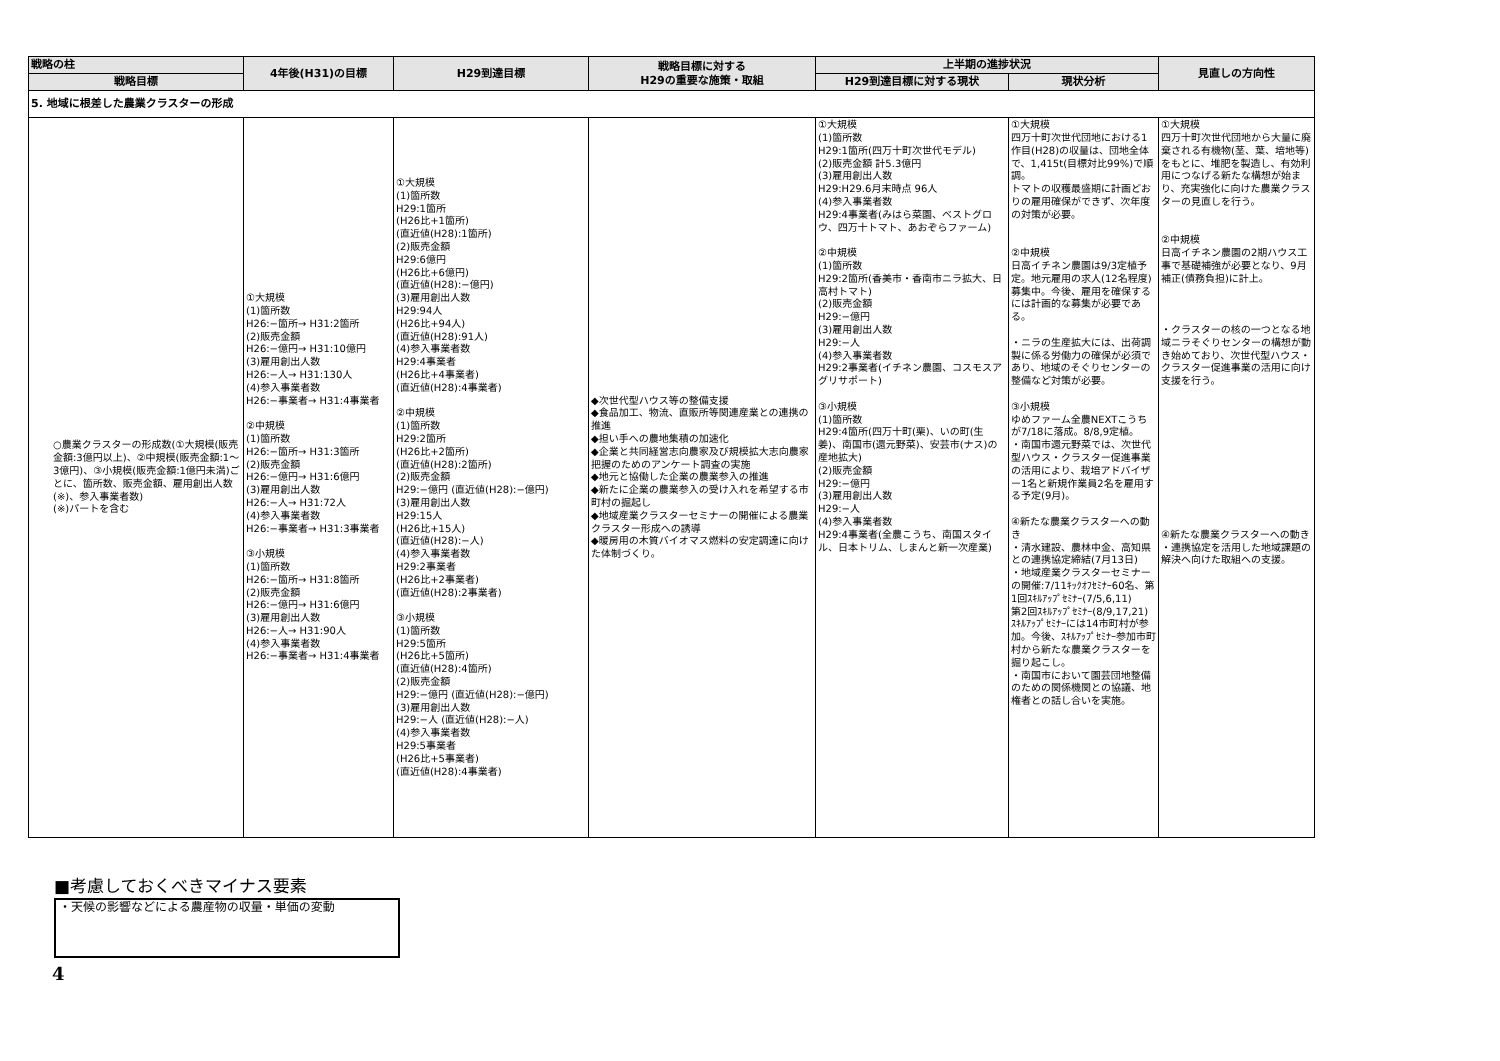| 戦略の柱 | 4年後(H31)の目標 | H29到達目標 | 戦略目標に対する H29の重要な施策・取組 | 上半期の進捗状況 | | 見直しの方向性 |
| --- | --- | --- | --- | --- | --- | --- |
| 戦略目標 | | | | H29到達目標に対する現状 | 現状分析 | |
| 5. 地域に根差した農業クラスターの形成 | | | | | | |
| ○農業クラスターの形成数(①大規模(販売金額:3億円以上)、②中規模(販売金額:1～3億円)、③小規模(販売金額:1億円未満)ごとに、箇所数、販売金額、雇用創出人数(※)、参入事業者数) (※)パートを含む | ①大規模 (1)箇所数 H26:−箇所→ H31:2箇所 (2)販売金額 H26:−億円→ H31:10億円 (3)雇用創出人数 H26:−人→ H31:130人 (4)参入事業者数 H26:−事業者→ H31:4事業者 ②中規模 (1)箇所数 H26:−箇所→ H31:3箇所 (2)販売金額 H26:−億円→ H31:6億円 (3)雇用創出人数 H26:−人→ H31:72人 (4)参入事業者数 H26:−事業者→ H31:3事業者 ③小規模 (1)箇所数 H26:−箇所→ H31:8箇所 (2)販売金額 H26:−億円→ H31:6億円 (3)雇用創出人数 H26:−人→ H31:90人 (4)参入事業者数 H26:−事業者→ H31:4事業者 | ①大規模 (1)箇所数 H29:1箇所 (H26比+1箇所) (直近値(H28):1箇所) (2)販売金額 H29:6億円 (H26比+6億円) (直近値(H28):−億円) (3)雇用創出人数 H29:94人 (H26比+94人) (直近値(H28):91人) (4)参入事業者数 H29:4事業者 (H26比+4事業者) (直近値(H28):4事業者) ②中規模 (1)箇所数 H29:2箇所 (H26比+2箇所) (直近値(H28):2箇所) (2)販売金額 H29:−億円 (直近値(H28):−億円) (3)雇用創出人数 H29:15人 (H26比+15人) (直近値(H28):−人) (4)参入事業者数 H29:2事業者 (H26比+2事業者) (直近値(H28):2事業者) ③小規模 (1)箇所数 H29:5箇所 (H26比+5箇所) (直近値(H28):4箇所) (2)販売金額 H29:−億円 (直近値(H28):−億円) (3)雇用創出人数 H29:−人 (直近値(H28):−人) (4)参入事業者数 H29:5事業者 (H26比+5事業者) (直近値(H28):4事業者) | ◆次世代型ハウス等の整備支援 ◆食品加工、物流、直販所等関連産業との連携の推進 ◆担い手への農地集積の加速化 ◆企業と共同経営志向農家及び規模拡大志向農家把握のためのアンケート調査の実施 ◆地元と協働した企業の農業参入の推進 ◆新たに企業の農業参入の受け入れを希望する市町村の掘起し ◆地域産業クラスターセミナーの開催による農業クラスター形成への誘導 ◆暖房用の木質バイオマス燃料の安定調達に向けた体制づくり。 | ①大規模 (1)箇所数 H29:1箇所(四万十町次世代モデル) (2)販売金額 計5.3億円 (3)雇用創出人数 H29:H29.6月末時点 96人 (4)参入事業者数 H29:4事業者(みはら菜園、ベストグロウ、四万十トマト、あおぞらファーム) ②中規模 (1)箇所数 H29:2箇所(香美市・香南市ニラ拡大、日高村トマト) (2)販売金額 H29:−億円 (3)雇用創出人数 H29:−人 (4)参入事業者数 H29:2事業者(イチネン農園、コスモスアグリサポート) ③小規模 (1)箇所数 H29:4箇所(四万十町(栗)、いの町(生姜)、南国市(還元野菜)、安芸市(ナス)の産地拡大) (2)販売金額 H29:−億円 (3)雇用創出人数 H29:−人 (4)参入事業者数 H29:4事業者(全農こうち、南国スタイル、日本トリム、しまんと新一次産業) | ①大規模 四万十町次世代団地における1作目(H28)の収量は、団地全体で、1,415t(目標対比99%)で順調。 トマトの収穫最盛期に計画どおりの雇用確保ができず、次年度の対策が必要。 ②中規模 日高イチネン農園は9/3定植予定。地元雇用の求人(12名程度)募集中。今後、雇用を確保するには計画的な募集が必要である。 ・ニラの生産拡大には、出荷調製に係る労働力の確保が必須であり、地域のそぐりセンターの整備など対策が必要。 ③小規模 ゆめファーム全農NEXTこうちが7/18に落成。8/8,9定植。 ・南国市還元野菜では、次世代型ハウス・クラスター促進事業の活用により、栽培アドバイザー1名と新規作業員2名を雇用する予定(9月)。 ④新たな農業クラスターへの動き ・清水建設、農林中金、高知県との連携協定締結(7月13日) ・地域産業クラスターセミナーの開催:7/11ｷｯｸｵﾌｾﾐﾅｰ60名、第1回ｽｷﾙｱｯﾌﾟｾﾐﾅｰ(7/5,6,11) 第2回ｽｷﾙｱｯﾌﾟｾﾐﾅｰ(8/9,17,21) ｽｷﾙｱｯﾌﾟｾﾐﾅｰには14市町村が参加。今後、ｽｷﾙｱｯﾌﾟｾﾐﾅｰ参加市町村から新たな農業クラスターを掘り起こし。 ・南国市において園芸団地整備のための関係機関との協議、地権者との話し合いを実施。 | ①大規模 四万十町次世代団地から大量に廃棄される有機物(茎、葉、培地等)をもとに、堆肥を製造し、有効利用につなげる新たな構想が始まり、充実強化に向けた農業クラスターの見直しを行う。 ②中規模 日高イチネン農園の2期ハウス工事で基礎補強が必要となり、9月補正(債務負担)に計上。 ・クラスターの核の一つとなる地域ニラそぐりセンターの構想が動き始めており、次世代型ハウス・クラスター促進事業の活用に向け支援を行う。 ④新たな農業クラスターへの動き ・連携協定を活用した地域課題の解決へ向けた取組への支援。 |
■考慮しておくべきマイナス要素
・天候の影響などによる農産物の収量・単価の変動
4